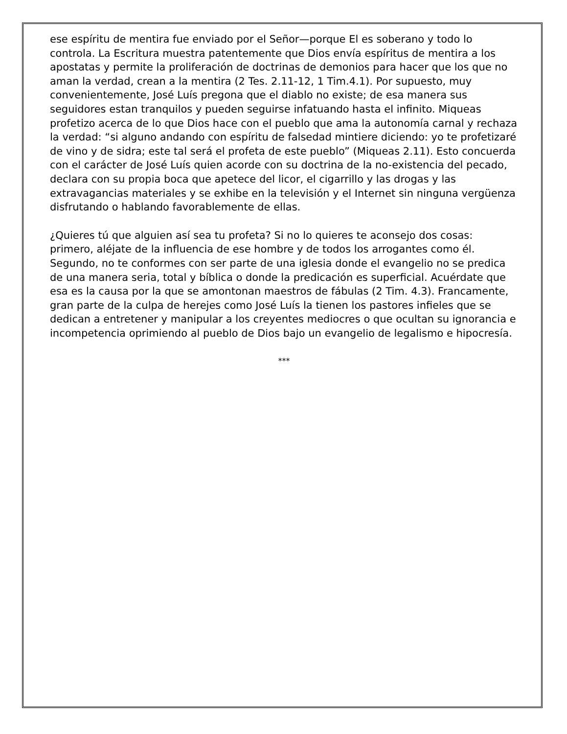ese espíritu de mentira fue enviado por el Señor—porque El es soberano y todo lo controla. La Escritura muestra patentemente que Dios envía espíritus de mentira a los apostatas y permite la proliferación de doctrinas de demonios para hacer que los que no aman la verdad, crean a la mentira (2 Tes. 2.11-12, 1 Tim.4.1). Por supuesto, muy convenientemente, José Luís pregona que el diablo no existe; de esa manera sus seguidores estan tranquilos y pueden seguirse infatuando hasta el infinito. Miqueas profetizo acerca de lo que Dios hace con el pueblo que ama la autonomía carnal y rechaza la verdad: “si alguno andando con espíritu de falsedad mintiere diciendo: yo te profetizaré de vino y de sidra; este tal será el profeta de este pueblo” (Miqueas 2.11). Esto concuerda con el carácter de José Luís quien acorde con su doctrina de la no-existencia del pecado, declara con su propia boca que apetece del licor, el cigarrillo y las drogas y las extravagancias materiales y se exhibe en la televisión y el Internet sin ninguna vergüenza disfrutando o hablando favorablemente de ellas.
¿Quieres tú que alguien así sea tu profeta? Si no lo quieres te aconsejo dos cosas: primero, aléjate de la influencia de ese hombre y de todos los arrogantes como él. Segundo, no te conformes con ser parte de una iglesia donde el evangelio no se predica de una manera seria, total y bíblica o donde la predicación es superficial. Acuérdate que esa es la causa por la que se amontonan maestros de fábulas (2 Tim. 4.3). Francamente, gran parte de la culpa de herejes como José Luís la tienen los pastores infieles que se dedican a entretener y manipular a los creyentes mediocres o que ocultan su ignorancia e incompetencia oprimiendo al pueblo de Dios bajo un evangelio de legalismo e hipocresía.
***